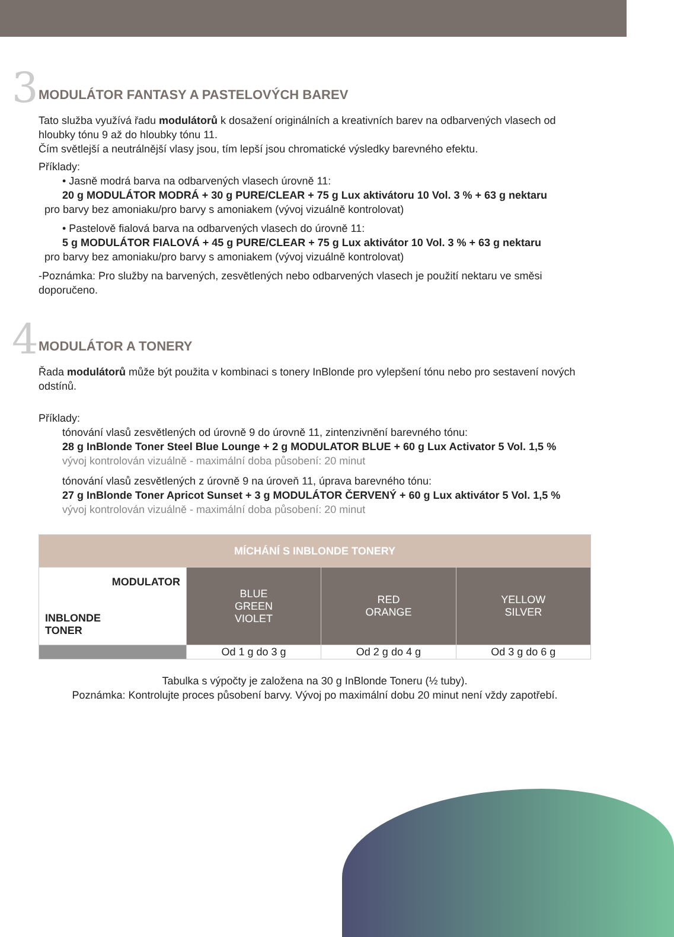3 MODULÁTOR FANTASY A PASTELOVÝCH BAREV
Tato služba využívá řadu modulátorů k dosažení originálních a kreativních barev na odbarvených vlasech od hloubky tónu 9 až do hloubky tónu 11.
Čím světlejší a neutrálnější vlasy jsou, tím lepší jsou chromatické výsledky barevného efektu.
Příklady:
• Jasně modrá barva na odbarvených vlasech úrovně 11:
20 g MODULÁTOR MODRÁ + 30 g PURE/CLEAR + 75 g Lux aktivátoru 10 Vol. 3 % + 63 g nektaru
pro barvy bez amoniaku/pro barvy s amoniakem (vývoj vizuálně kontrolovat)
• Pastelově fialová barva na odbarvených vlasech do úrovně 11:
5 g MODULÁTOR FIALOVÁ + 45 g PURE/CLEAR + 75 g Lux aktivátor 10 Vol. 3 % + 63 g nektaru
pro barvy bez amoniaku/pro barvy s amoniakem (vývoj vizuálně kontrolovat)
-Poznámka: Pro služby na barvených, zesvětlených nebo odbarvených vlasech je použití nektaru ve směsi doporučeno.
4 MODULÁTOR A TONERY
Řada modulátorů může být použita v kombinaci s tonery InBlonde pro vylepšení tónu nebo pro sestavení nových odstínů.
Příklady:
tónování vlasů zesvětlených od úrovně 9 do úrovně 11, zintenzivnění barevného tónu:
28 g InBlonde Toner Steel Blue Lounge + 2 g MODULATOR BLUE + 60 g Lux Activator 5 Vol. 1,5 %
vývoj kontrolován vizuálně - maximální doba působení: 20 minut
tónování vlasů zesvětlených z úrovně 9 na úroveň 11, úprava barevného tónu:
27 g InBlonde Toner Apricot Sunset + 3 g MODULÁTOR ČERVENÝ + 60 g Lux aktivátor 5 Vol. 1,5 %
vývoj kontrolován vizuálně - maximální doba působení: 20 minut
| MÍCHÁNÍ S INBLONDE TONERY | | | |
| --- | --- | --- | --- |
| MODULATOR INBLONDE TONER | BLUE GREEN VIOLET | RED ORANGE | YELLOW SILVER |
| | Od 1 g do 3 g | Od 2 g do 4 g | Od 3 g do 6 g |
Tabulka s výpočty je založena na 30 g InBlonde Toneru (½ tuby).
Poznámka: Kontrolujte proces působení barvy. Vývoj po maximální dobu 20 minut není vždy zapotřebí.